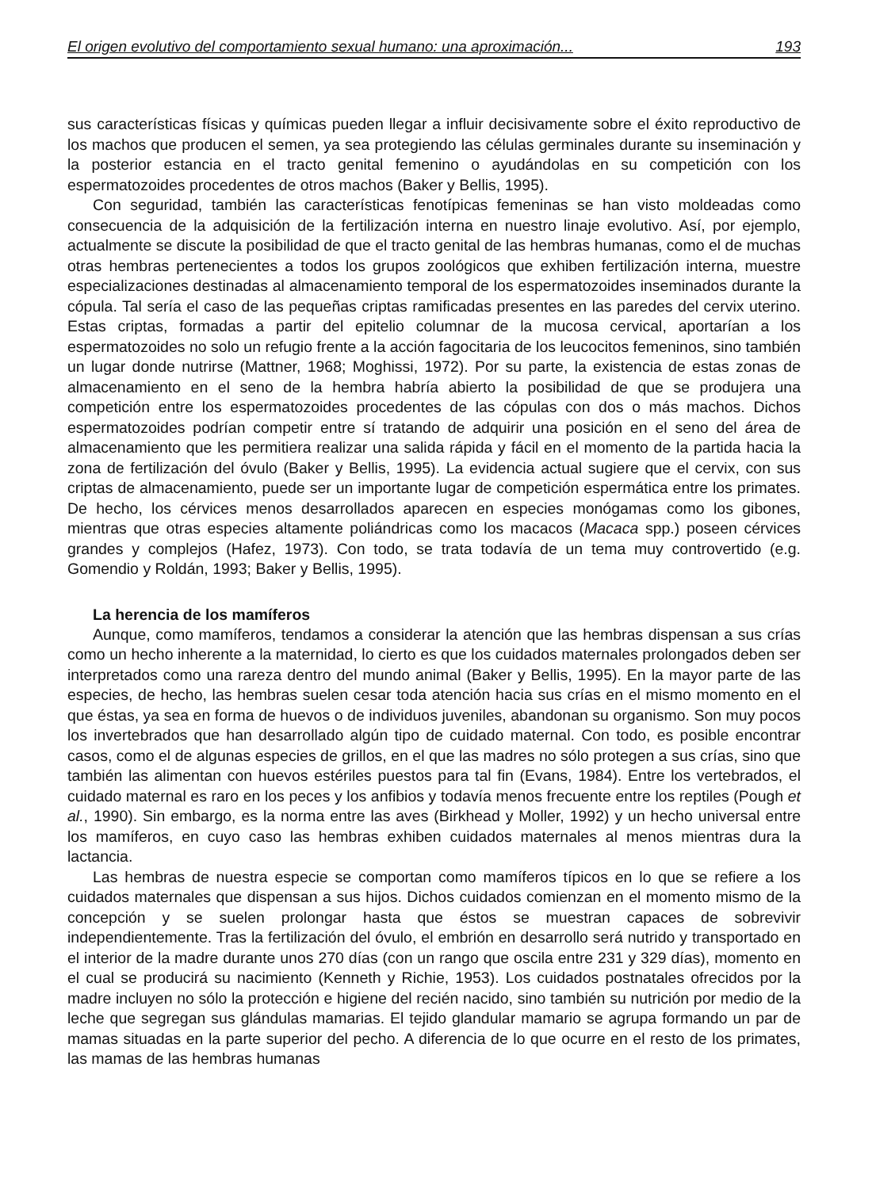El origen evolutivo del comportamiento sexual humano: una aproximación... 193
sus características físicas y químicas pueden llegar a influir decisivamente sobre el éxito reproductivo de los machos que producen el semen, ya sea protegiendo las células germinales durante su inseminación y la posterior estancia en el tracto genital femenino o ayudándolas en su competición con los espermatozoides procedentes de otros machos (Baker y Bellis, 1995).
Con seguridad, también las características fenotípicas femeninas se han visto moldeadas como consecuencia de la adquisición de la fertilización interna en nuestro linaje evolutivo. Así, por ejemplo, actualmente se discute la posibilidad de que el tracto genital de las hembras humanas, como el de muchas otras hembras pertenecientes a todos los grupos zoológicos que exhiben fertilización interna, muestre especializaciones destinadas al almacenamiento temporal de los espermatozoides inseminados durante la cópula. Tal sería el caso de las pequeñas criptas ramificadas presentes en las paredes del cervix uterino. Estas criptas, formadas a partir del epitelio columnar de la mucosa cervical, aportarían a los espermatozoides no solo un refugio frente a la acción fagocitaria de los leucocitos femeninos, sino también un lugar donde nutrirse (Mattner, 1968; Moghissi, 1972). Por su parte, la existencia de estas zonas de almacenamiento en el seno de la hembra habría abierto la posibilidad de que se produjera una competición entre los espermatozoides procedentes de las cópulas con dos o más machos. Dichos espermatozoides podrían competir entre sí tratando de adquirir una posición en el seno del área de almacenamiento que les permitiera realizar una salida rápida y fácil en el momento de la partida hacia la zona de fertilización del óvulo (Baker y Bellis, 1995). La evidencia actual sugiere que el cervix, con sus criptas de almacenamiento, puede ser un importante lugar de competición espermática entre los primates. De hecho, los cérvices menos desarrollados aparecen en especies monógamas como los gibones, mientras que otras especies altamente poliándricas como los macacos (Macaca spp.) poseen cérvices grandes y complejos (Hafez, 1973). Con todo, se trata todavía de un tema muy controvertido (e.g. Gomendio y Roldán, 1993; Baker y Bellis, 1995).
La herencia de los mamíferos
Aunque, como mamíferos, tendamos a considerar la atención que las hembras dispensan a sus crías como un hecho inherente a la maternidad, lo cierto es que los cuidados maternales prolongados deben ser interpretados como una rareza dentro del mundo animal (Baker y Bellis, 1995). En la mayor parte de las especies, de hecho, las hembras suelen cesar toda atención hacia sus crías en el mismo momento en el que éstas, ya sea en forma de huevos o de individuos juveniles, abandonan su organismo. Son muy pocos los invertebrados que han desarrollado algún tipo de cuidado maternal. Con todo, es posible encontrar casos, como el de algunas especies de grillos, en el que las madres no sólo protegen a sus crías, sino que también las alimentan con huevos estériles puestos para tal fin (Evans, 1984). Entre los vertebrados, el cuidado maternal es raro en los peces y los anfibios y todavía menos frecuente entre los reptiles (Pough et al., 1990). Sin embargo, es la norma entre las aves (Birkhead y Moller, 1992) y un hecho universal entre los mamíferos, en cuyo caso las hembras exhiben cuidados maternales al menos mientras dura la lactancia.
Las hembras de nuestra especie se comportan como mamíferos típicos en lo que se refiere a los cuidados maternales que dispensan a sus hijos. Dichos cuidados comienzan en el momento mismo de la concepción y se suelen prolongar hasta que éstos se muestran capaces de sobrevivir independientemente. Tras la fertilización del óvulo, el embrión en desarrollo será nutrido y transportado en el interior de la madre durante unos 270 días (con un rango que oscila entre 231 y 329 días), momento en el cual se producirá su nacimiento (Kenneth y Richie, 1953). Los cuidados postnatales ofrecidos por la madre incluyen no sólo la protección e higiene del recién nacido, sino también su nutrición por medio de la leche que segregan sus glándulas mamarias. El tejido glandular mamario se agrupa formando un par de mamas situadas en la parte superior del pecho. A diferencia de lo que ocurre en el resto de los primates, las mamas de las hembras humanas